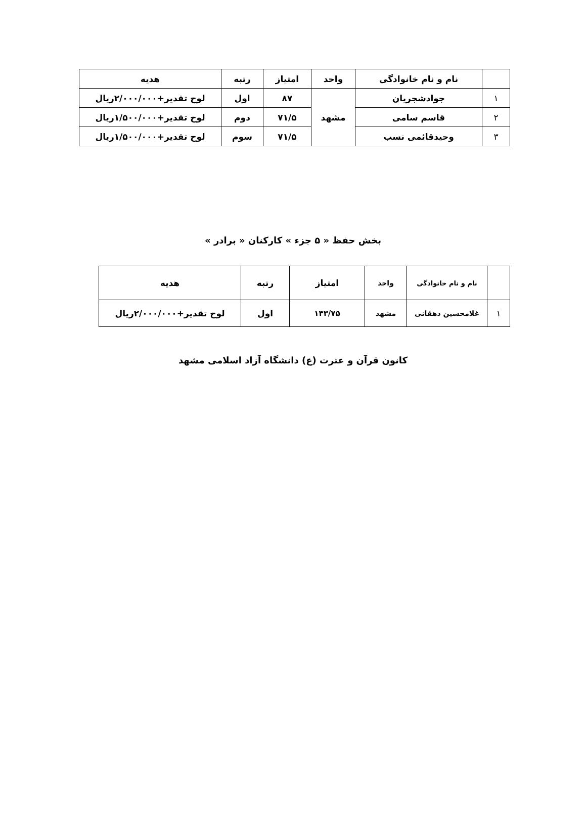| | نام و نام خانوادگی | واحد | امتیاز | رتبه | هدیه |
| --- | --- | --- | --- | --- | --- |
| ۱ | جوادشجریان | مشهد | ۸۷ | اول | لوح تقدیر+۲/۰۰۰/۰۰۰ریال |
| ۲ | قاسم سامی | | ۷۱/۵ | دوم | لوح تقدیر+۱/۵۰۰/۰۰۰ریال |
| ۳ | وحیدقائمی نسب | | ۷۱/۵ | سوم | لوح تقدیر+۱/۵۰۰/۰۰۰ریال |
بخش حفظ « ۵ جزء » کارکنان « برادر »
| | نام و نام خانوادگی | واحد | امتیاز | رتبه | هدیه |
| --- | --- | --- | --- | --- | --- |
| ۱ | غلامحسین دهقانی | مشهد | ۱۴۳/۷۵ | اول | لوح تقدیر+۲/۰۰۰/۰۰۰ریال |
کانون قرآن و عترت (ع) دانشگاه آزاد اسلامی مشهد